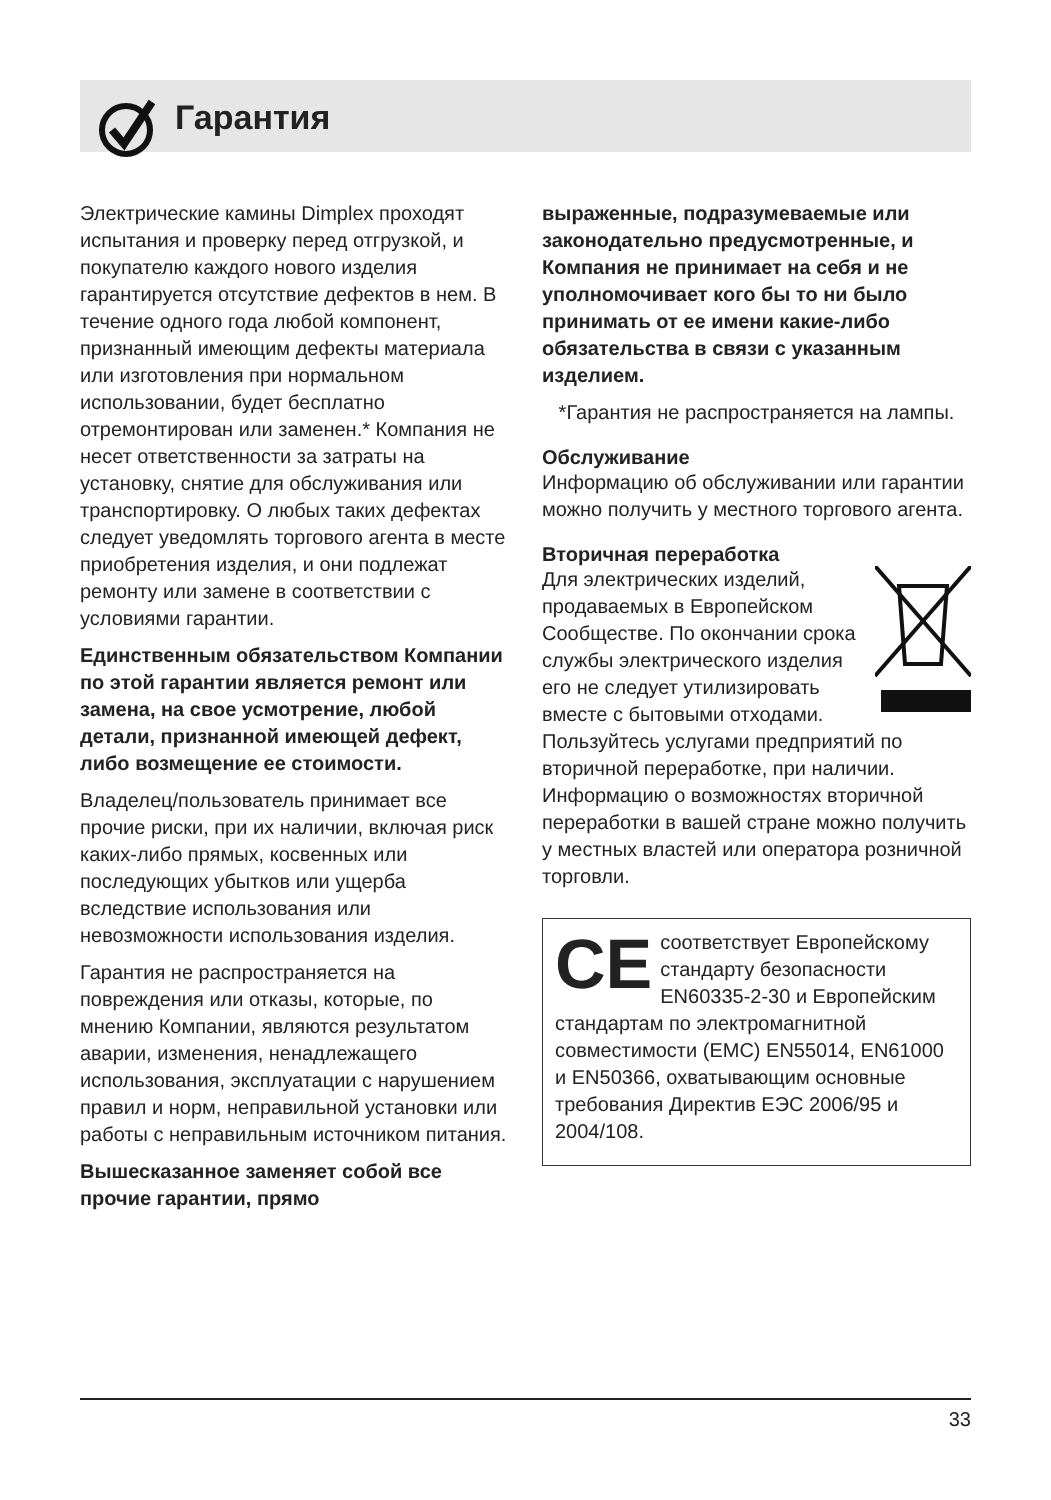Гарантия
Электрические камины Dimplex проходят испытания и проверку перед отгрузкой, и покупателю каждого нового изделия гарантируется отсутствие дефектов в нем. В течение одного года любой компонент, признанный имеющим дефекты материала или изготовления при нормальном использовании, будет бесплатно отремонтирован или заменен.* Компания не несет ответственности за затраты на установку, снятие для обслуживания или транспортировку. О любых таких дефектах следует уведомлять торгового агента в месте приобретения изделия, и они подлежат ремонту или замене в соответствии с условиями гарантии.
Единственным обязательством Компании по этой гарантии является ремонт или замена, на свое усмотрение, любой детали, признанной имеющей дефект, либо возмещение ее стоимости.
Владелец/пользователь принимает все прочие риски, при их наличии, включая риск каких-либо прямых, косвенных или последующих убытков или ущерба вследствие использования или невозможности использования изделия.
Гарантия не распространяется на повреждения или отказы, которые, по мнению Компании, являются результатом аварии, изменения, ненадлежащего использования, эксплуатации с нарушением правил и норм, неправильной установки или работы с неправильным источником питания.
Вышесказанное заменяет собой все прочие гарантии, прямо
выраженные, подразумеваемые или законодательно предусмотренные, и Компания не принимает на себя и не уполномочивает кого бы то ни было принимать от ее имени какие-либо обязательства в связи с указанным изделием.
*Гарантия не распространяется на лампы.
Обслуживание
Информацию об обслуживании или гарантии можно получить у местного торгового агента.
Вторичная переработка
Для электрических изделий, продаваемых в Европейском Сообществе. По окончании срока службы электрического изделия его не следует утилизировать вместе с бытовыми отходами. Пользуйтесь услугами предприятий по вторичной переработке, при наличии. Информацию о возможностях вторичной переработки в вашей стране можно получить у местных властей или оператора розничной торговли.
CE соответствует Европейскому стандарту безопасности EN60335-2-30 и Европейским стандартам по электромагнитной совместимости (EMC) EN55014, EN61000 и EN50366, охватывающим основные требования Директив ЕЭС 2006/95 и 2004/108.
33